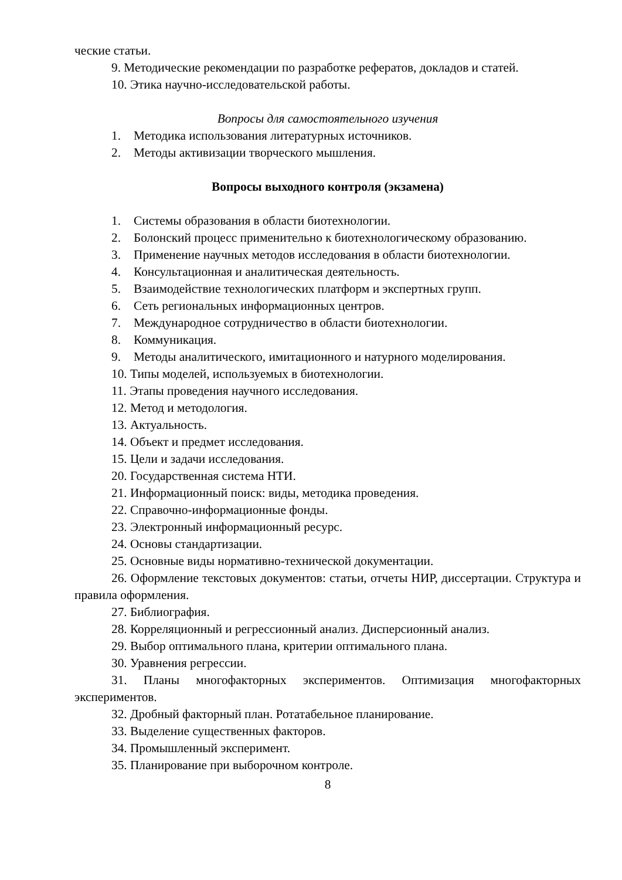ческие статьи.
9. Методические рекомендации по разработке рефератов, докладов и статей.
10. Этика научно-исследовательской работы.
Вопросы для самостоятельного изучения
1. Методика использования литературных источников.
2. Методы активизации творческого мышления.
Вопросы выходного контроля (экзамена)
1. Системы образования в области биотехнологии.
2. Болонский процесс применительно к биотехнологическому образованию.
3. Применение научных методов исследования в области биотехнологии.
4. Консультационная и аналитическая деятельность.
5. Взаимодействие технологических платформ и экспертных групп.
6. Сеть региональных информационных центров.
7. Международное сотрудничество в области биотехнологии.
8. Коммуникация.
9. Методы аналитического, имитационного и натурного моделирования.
10. Типы моделей, используемых в биотехнологии.
11. Этапы проведения научного исследования.
12. Метод и методология.
13. Актуальность.
14. Объект и предмет исследования.
15. Цели и задачи исследования.
20. Государственная система НТИ.
21. Информационный поиск: виды, методика проведения.
22. Справочно-информационные фонды.
23. Электронный информационный ресурс.
24. Основы стандартизации.
25. Основные виды нормативно-технической документации.
26. Оформление текстовых документов: статьи, отчеты НИР, диссертации. Структура и правила оформления.
27. Библиография.
28. Корреляционный и регрессионный анализ. Дисперсионный анализ.
29. Выбор оптимального плана, критерии оптимального плана.
30. Уравнения регрессии.
31. Планы многофакторных экспериментов. Оптимизация многофакторных экспериментов.
32. Дробный факторный план. Ротатабельное планирование.
33. Выделение существенных факторов.
34. Промышленный эксперимент.
35. Планирование при выборочном контроле.
8